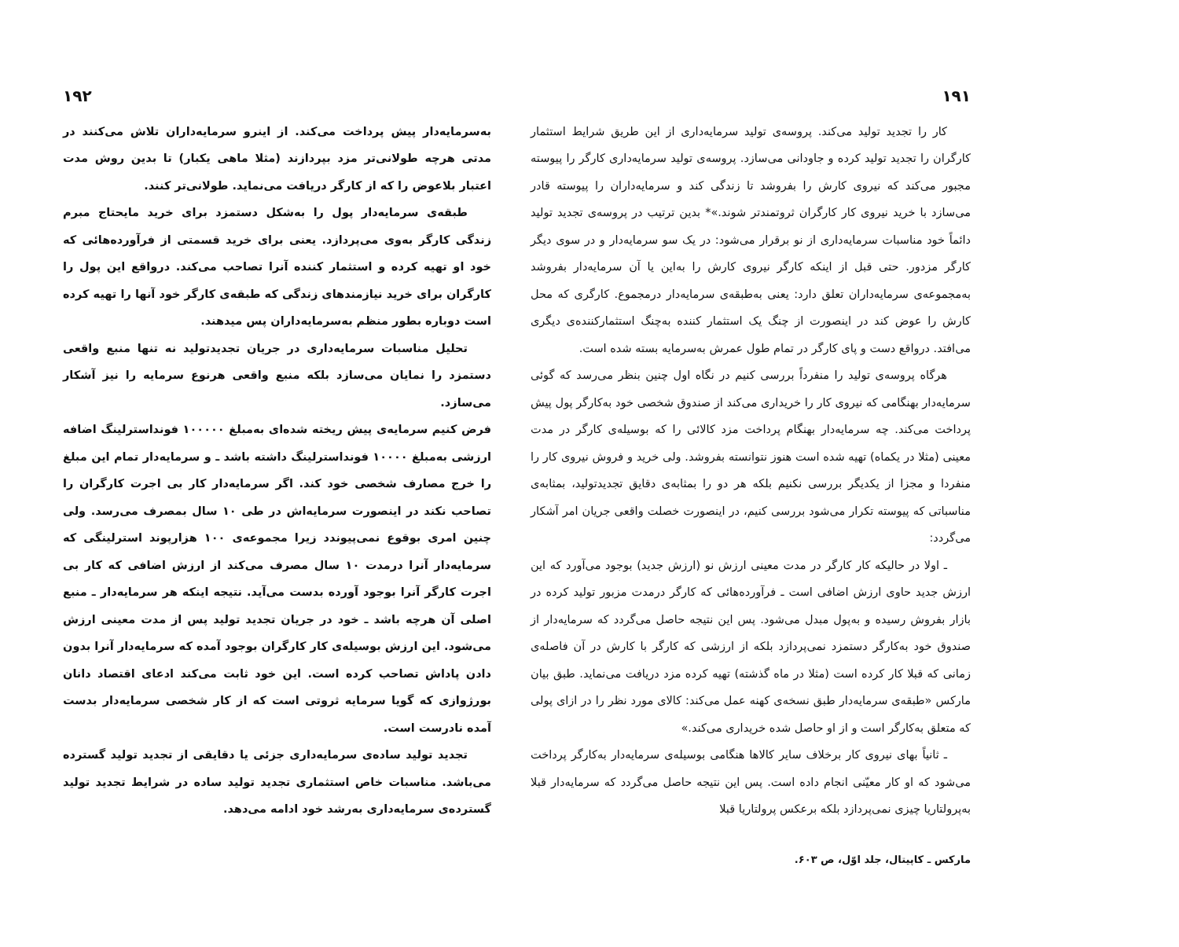۱۹۱
کار را تجدید تولید می‌کند. پروسه‌ی تولید سرمایه‌داری از این طریق شرایط استثمار کارگران را تجدید تولید کرده و جاودانی می‌سازد. پروسه‌ی تولید سرمایه‌داری کارگر را پیوسته مجبور می‌کند که نیروی کارش را بفروشد تا زندگی کند و سرمایه‌داران را پیوسته قادر می‌سازد با خرید نیروی کار کارگران ثروتمندتر شوند.»* بدین ترتیب در پروسه‌ی تجدید تولید دائماً خود مناسبات سرمایه‌داری از نو برقرار می‌شود: در یک سو سرمایه‌دار و در سوی دیگر کارگر مزدور. حتی قبل از اینکه کارگر نیروی کارش را به‌این یا آن سرمایه‌دار بفروشد به‌مجموعه‌ی سرمایه‌داران تعلق دارد: یعنی به‌طبقه‌ی سرمایه‌دار درمجموع. کارگری که محل کارش را عوض کند در اینصورت از چنگ یک استثمار کننده به‌چنگ استثمارکننده‌ی دیگری می‌افتد. درواقع دست و پای کارگر در تمام طول عمرش به‌سرمایه بسته شده است.
هرگاه پروسه‌ی تولید را منفرداً بررسی کنیم در نگاه اول چنین بنظر می‌رسد که گوئی سرمایه‌دار بهنگامی که نیروی کار را خریداری می‌کند از صندوق شخصی خود به‌کارگر پول پیش پرداخت می‌کند. چه سرمایه‌دار بهنگام پرداخت مزد کالائی را که بوسیله‌ی کارگر در مدت معینی (مثلا در یکماه) تهیه شده است هنوز نتوانسته بفروشد. ولی خرید و فروش نیروی کار را منفردا و مجزا از یکدیگر بررسی نکنیم بلکه هر دو را بمثابه‌ی دقایق تجدیدتولید، بمثابه‌ی مناسباتی که پیوسته تکرار می‌شود بررسی کنیم، در اینصورت خصلت واقعی جریان امر آشکار می‌گردد:
ـ اولا در حالیکه کار کارگر در مدت معینی ارزش نو (ارزش جدید) بوجود می‌آورد که این ارزش جدید حاوی ارزش اضافی است ـ فرآورده‌هائی که کارگر درمدت مزبور تولید کرده در بازار بفروش رسیده و به‌پول مبدل می‌شود. پس این نتیجه حاصل می‌گردد که سرمایه‌دار از صندوق خود به‌کارگر دستمزد نمی‌پردازد بلکه از ارزشی که کارگر با کارش در آن فاصله‌ی زمانی که قبلا کار کرده است (مثلا در ماه گذشته) تهیه کرده مزد دریافت می‌نماید. طبق بیان مارکس «طبقه‌ی سرمایه‌دار طبق نسخه‌ی کهنه عمل می‌کند: کالای مورد نظر را در ازای پولی که متعلق به‌کارگر است و از او حاصل شده خریداری می‌کند.»
ـ ثانیاً بهای نیروی کار برخلاف سایر کالاها هنگامی بوسیله‌ی سرمایه‌دار به‌کارگر پرداخت می‌شود که او کار معیّنی انجام داده است. پس این نتیجه حاصل می‌گردد که سرمایه‌دار قبلا به‌پرولتاریا چیزی نمی‌پردازد بلکه برعکس پرولتاریا قبلا
مارکس ـ کاپیتال، جلد اوّل، ص ۶۰۳.
۱۹۲
به‌سرمایه‌دار پیش پرداخت می‌کند. از اینرو سرمایه‌داران تلاش می‌کنند در مدتی هرچه طولانی‌تر مزد بپردازند (مثلا ماهی یکبار) تا بدین روش مدت اعتبار بلاعوض را که از کارگر دریافت می‌نماید. طولانی‌تر کنند.
طبقه‌ی سرمایه‌دار پول را به‌شکل دستمزد برای خرید مایحتاج مبرم زندگی کارگر به‌وی می‌پردازد. یعنی برای خرید قسمتی از فرآورده‌هائی که خود او تهیه کرده و استثمار کننده آنرا تصاحب می‌کند. درواقع این پول را کارگران برای خرید نیازمندهای زندگی که طبقه‌ی کارگر خود آنها را تهیه کرده است دوباره بطور منظم به‌سرمایه‌داران پس میدهند.
تحلیل مناسبات سرمایه‌داری در جریان تجدیدتولید نه تنها منبع واقعی دستمزد را نمایان می‌سازد بلکه منبع واقعی هرنوع سرمایه را نیز آشکار می‌سازد.
فرض کنیم سرمایه‌ی پیش ریخته شده‌ای به‌مبلغ ۱۰۰۰۰۰ فونداسترلینگ اضافه ارزشی به‌مبلغ ۱۰۰۰۰ فونداسترلینگ داشته باشد ـ و سرمایه‌دار تمام این مبلغ را خرج مصارف شخصی خود کند. اگر سرمایه‌دار کار بی اجرت کارگران را تصاحب نکند در اینصورت سرمایه‌اش در طی ۱۰ سال بمصرف می‌رسد. ولی چنین امری بوقوع نمی‌پیوندد زیرا مجموعه‌ی ۱۰۰ هزارپوند استرلینگی که سرمایه‌دار آنرا درمدت ۱۰ سال مصرف می‌کند از ارزش اضافی که کار بی اجرت کارگر آنرا بوجود آورده بدست می‌آید. نتیجه اینکه هر سرمایه‌دار ـ منبع اصلی آن هرچه باشد ـ خود در جریان تجدید تولید پس از مدت معینی ارزش می‌شود. این ارزش بوسیله‌ی کار کارگران بوجود آمده که سرمایه‌دار آنرا بدون دادن پاداش تصاحب کرده است. این خود ثابت می‌کند ادعای اقتصاد دانان بورژوازی که گویا سرمایه ثروتی است که از کار شخصی سرمایه‌دار بدست آمده نادرست است.
تجدید تولید ساده‌ی سرمایه‌داری جزئی یا دقایقی از تجدید تولید گسترده می‌باشد. مناسبات خاص استثماری تجدید تولید ساده در شرایط تجدید تولید گسترده‌ی سرمایه‌داری به‌رشد خود ادامه می‌دهد.